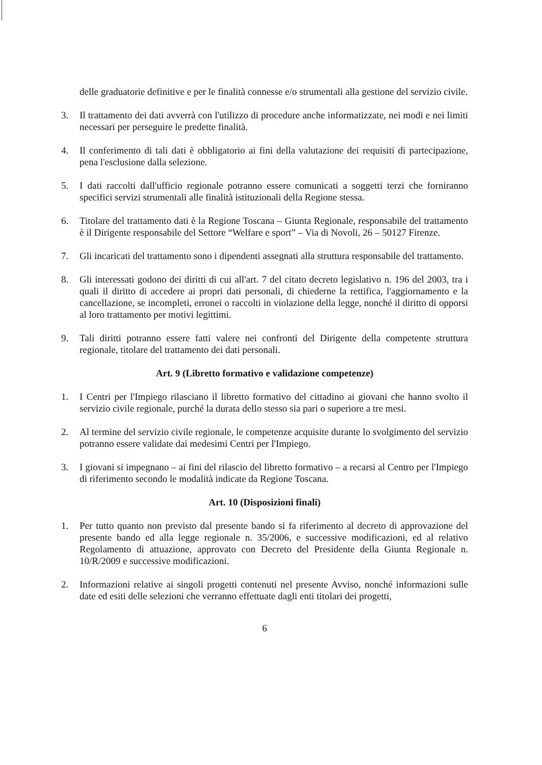delle graduatorie definitive e per le finalità connesse e/o strumentali alla gestione del servizio civile.
3. Il trattamento dei dati avverrà con l'utilizzo di procedure anche informatizzate, nei modi e nei limiti necessari per perseguire le predette finalità.
4. Il conferimento di tali dati è obbligatorio ai fini della valutazione dei requisiti di partecipazione, pena l'esclusione dalla selezione.
5. I dati raccolti dall'ufficio regionale potranno essere comunicati a soggetti terzi che forniranno specifici servizi strumentali alle finalità istituzionali della Regione stessa.
6. Titolare del trattamento dati è la Regione Toscana – Giunta Regionale, responsabile del trattamento è il Dirigente responsabile del Settore “Welfare e sport” – Via di Novoli, 26 – 50127 Firenze.
7. Gli incaricati del trattamento sono i dipendenti assegnati alla struttura responsabile del trattamento.
8. Gli interessati godono dei diritti di cui all'art. 7 del citato decreto legislativo n. 196 del 2003, tra i quali il diritto di accedere ai propri dati personali, di chiederne la rettifica, l'aggiornamento e la cancellazione, se incompleti, erronei o raccolti in violazione della legge, nonché il diritto di opporsi al loro trattamento per motivi legittimi.
9. Tali diritti potranno essere fatti valere nei confronti del Dirigente della competente struttura regionale, titolare del trattamento dei dati personali.
Art. 9 (Libretto formativo e validazione competenze)
1. I Centri per l'Impiego rilasciano il libretto formativo del cittadino ai giovani che hanno svolto il servizio civile regionale, purché la durata dello stesso sia pari o superiore a tre mesi.
2. Al termine del servizio civile regionale, le competenze acquisite durante lo svolgimento del servizio potranno essere validate dai medesimi Centri per l'Impiego.
3. I giovani si impegnano – ai fini del rilascio del libretto formativo – a recarsi al Centro per l'Impiego di riferimento secondo le modalità indicate da Regione Toscana.
Art. 10 (Disposizioni finali)
1. Per tutto quanto non previsto dal presente bando si fa riferimento al decreto di approvazione del presente bando ed alla legge regionale n. 35/2006, e successive modificazioni, ed al relativo Regolamento di attuazione, approvato con Decreto del Presidente della Giunta Regionale n. 10/R/2009 e successive modificazioni.
2. Informazioni relative ai singoli progetti contenuti nel presente Avviso, nonché informazioni sulle date ed esiti delle selezioni che verranno effettuate dagli enti titolari dei progetti,
6